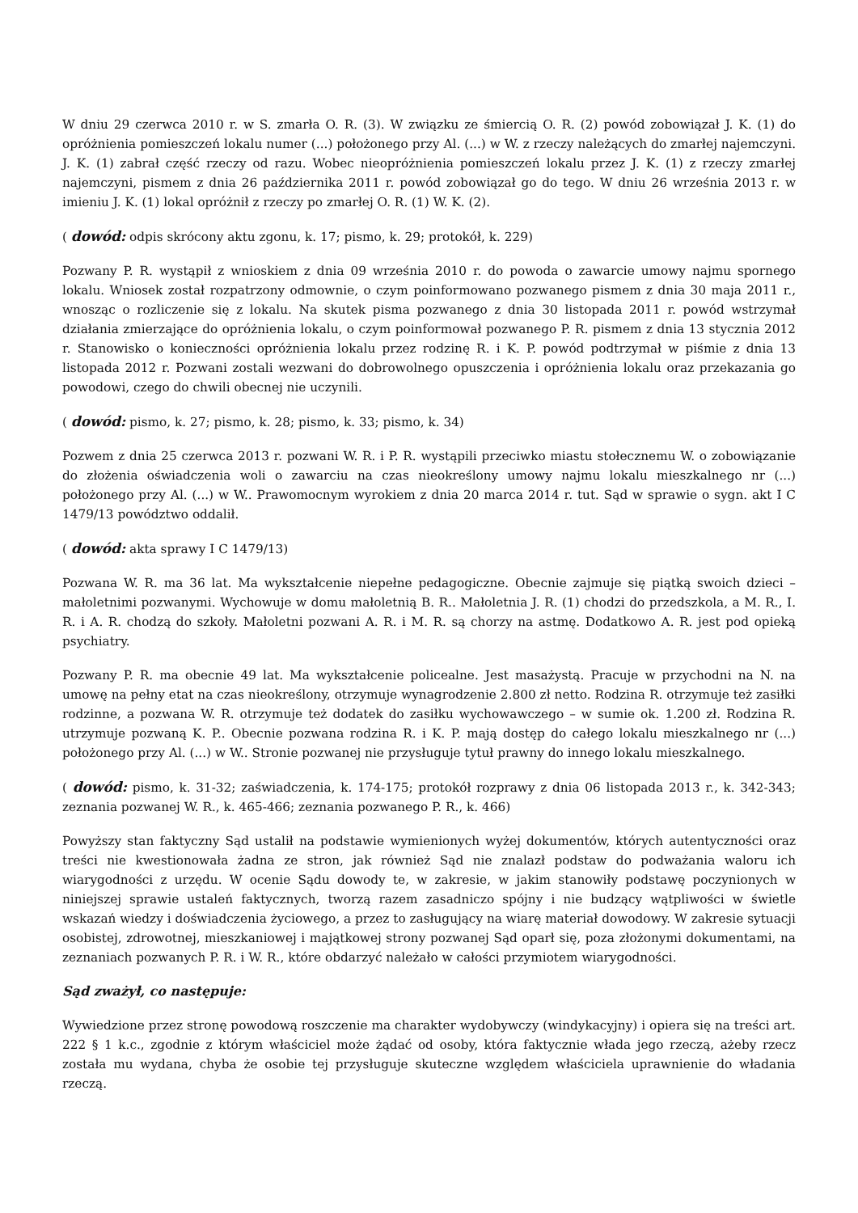W dniu 29 czerwca 2010 r. w S. zmarła O. R. (3). W związku ze śmiercią O. R. (2) powód zobowiązał J. K. (1) do opróżnienia pomieszczeń lokalu numer (...) położonego przy Al. (...) w W. z rzeczy należących do zmarłej najemczyni. J. K. (1) zabrał część rzeczy od razu. Wobec nieopróżnienia pomieszczeń lokalu przez J. K. (1) z rzeczy zmarłej najemczyni, pismem z dnia 26 października 2011 r. powód zobowiązał go do tego. W dniu 26 września 2013 r. w imieniu J. K. (1) lokal opróżnił z rzeczy po zmarłej O. R. (1) W. K. (2).
( dowód: odpis skrócony aktu zgonu, k. 17; pismo, k. 29; protokół, k. 229)
Pozwany P. R. wystąpił z wnioskiem z dnia 09 września 2010 r. do powoda o zawarcie umowy najmu spornego lokalu. Wniosek został rozpatrzony odmownie, o czym poinformowano pozwanego pismem z dnia 30 maja 2011 r., wnosząc o rozliczenie się z lokalu. Na skutek pisma pozwanego z dnia 30 listopada 2011 r. powód wstrzymał działania zmierzające do opróżnienia lokalu, o czym poinformował pozwanego P. R. pismem z dnia 13 stycznia 2012 r. Stanowisko o konieczności opróżnienia lokalu przez rodzinę R. i K. P. powód podtrzymał w piśmie z dnia 13 listopada 2012 r. Pozwani zostali wezwani do dobrowolnego opuszczenia i opróżnienia lokalu oraz przekazania go powodowi, czego do chwili obecnej nie uczynili.
( dowód: pismo, k. 27; pismo, k. 28; pismo, k. 33; pismo, k. 34)
Pozwem z dnia 25 czerwca 2013 r. pozwani W. R. i P. R. wystąpili przeciwko miastu stołecznemu W. o zobowiązanie do złożenia oświadczenia woli o zawarciu na czas nieokreślony umowy najmu lokalu mieszkalnego nr (...) położonego przy Al. (...) w W.. Prawomocnym wyrokiem z dnia 20 marca 2014 r. tut. Sąd w sprawie o sygn. akt I C 1479/13 powództwo oddalił.
( dowód: akta sprawy I C 1479/13)
Pozwana W. R. ma 36 lat. Ma wykształcenie niepełne pedagogiczne. Obecnie zajmuje się piątką swoich dzieci – małoletnimi pozwanymi. Wychowuje w domu małoletnią B. R.. Małoletnia J. R. (1) chodzi do przedszkola, a M. R., I. R. i A. R. chodzą do szkoły. Małoletni pozwani A. R. i M. R. są chorzy na astmę. Dodatkowo A. R. jest pod opieką psychiatry.
Pozwany P. R. ma obecnie 49 lat. Ma wykształcenie policealne. Jest masażystą. Pracuje w przychodni na N. na umowę na pełny etat na czas nieokreślony, otrzymuje wynagrodzenie 2.800 zł netto. Rodzina R. otrzymuje też zasiłki rodzinne, a pozwana W. R. otrzymuje też dodatek do zasiłku wychowawczego – w sumie ok. 1.200 zł. Rodzina R. utrzymuje pozwaną K. P.. Obecnie pozwana rodzina R. i K. P. mają dostęp do całego lokalu mieszkalnego nr (...) położonego przy Al. (...) w W.. Stronie pozwanej nie przysługuje tytuł prawny do innego lokalu mieszkalnego.
( dowód: pismo, k. 31-32; zaświadczenia, k. 174-175; protokół rozprawy z dnia 06 listopada 2013 r., k. 342-343; zeznania pozwanej W. R., k. 465-466; zeznania pozwanego P. R., k. 466)
Powyższy stan faktyczny Sąd ustalił na podstawie wymienionych wyżej dokumentów, których autentyczności oraz treści nie kwestionowała żadna ze stron, jak również Sąd nie znalazł podstaw do podważania waloru ich wiarygodności z urzędu. W ocenie Sądu dowody te, w zakresie, w jakim stanowiły podstawę poczynionych w niniejszej sprawie ustaleń faktycznych, tworzą razem zasadniczo spójny i nie budzący wątpliwości w świetle wskazań wiedzy i doświadczenia życiowego, a przez to zasługujący na wiarę materiał dowodowy. W zakresie sytuacji osobistej, zdrowotnej, mieszkaniowej i majątkowej strony pozwanej Sąd oparł się, poza złożonymi dokumentami, na zeznaniach pozwanych P. R. i W. R., które obdarzyć należało w całości przymiotem wiarygodności.
Sąd zważył, co następuje:
Wywiedzione przez stronę powodową roszczenie ma charakter wydobywczy (windykacyjny) i opiera się na treści art. 222 § 1 k.c., zgodnie z którym właściciel może żądać od osoby, która faktycznie włada jego rzeczą, ażeby rzecz została mu wydana, chyba że osobie tej przysługuje skuteczne względem właściciela uprawnienie do władania rzeczą.